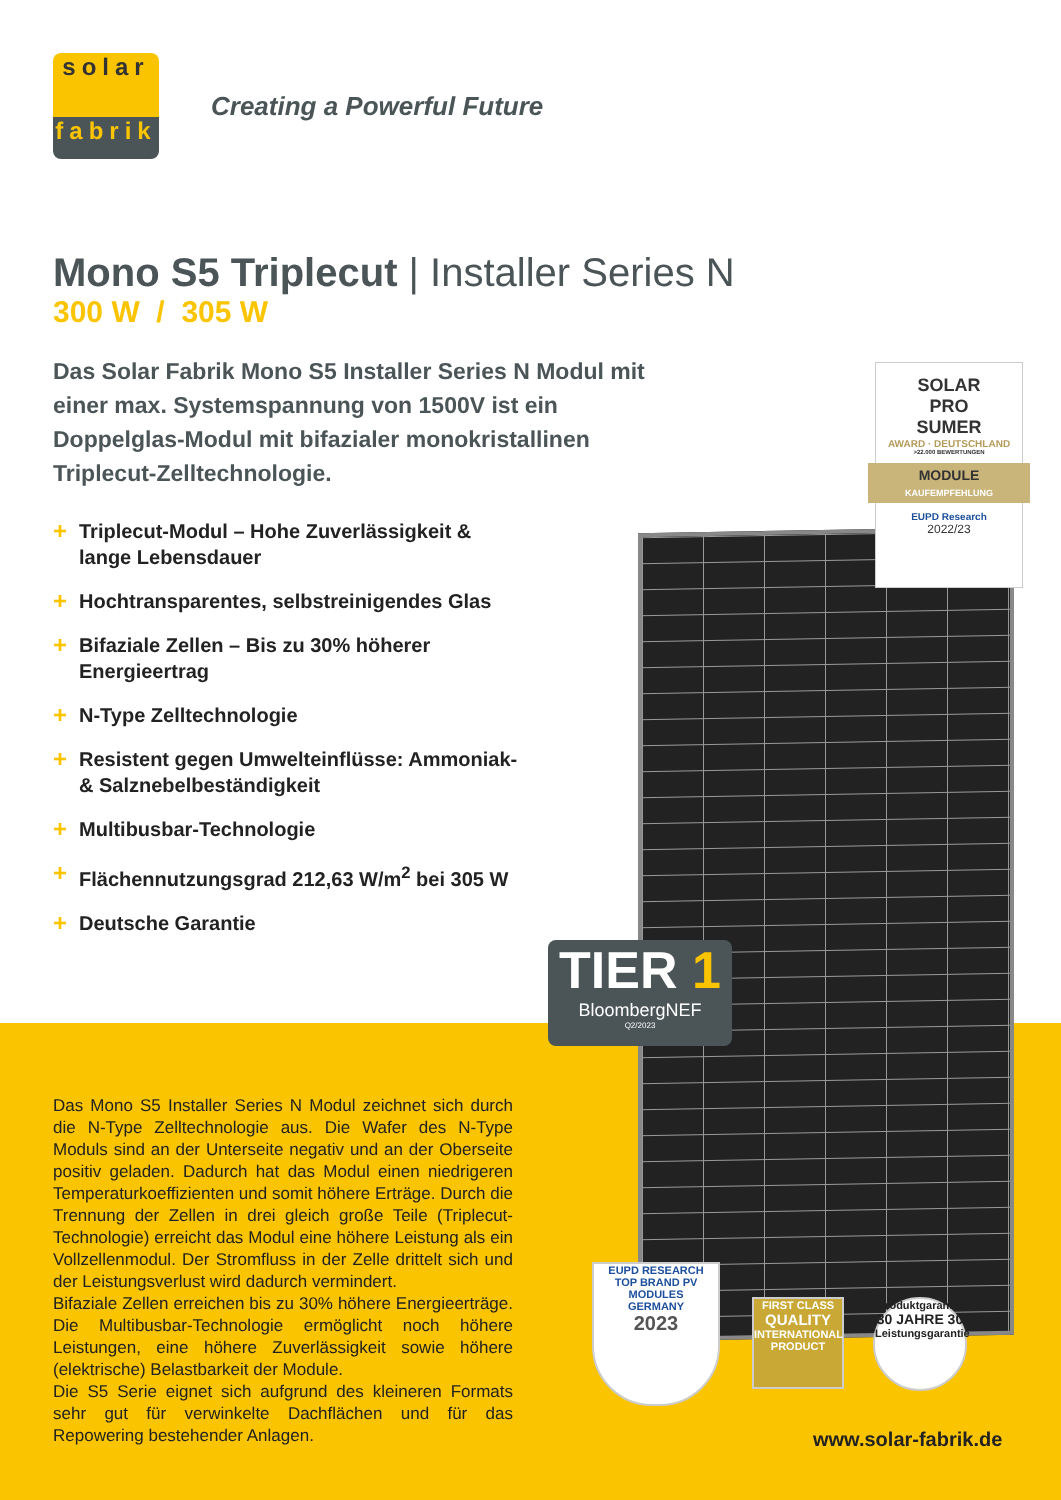solar
fabrik
Creating a Powerful Future
Mono S5 Triplecut | Installer Series N
300 W / 305 W
Das Solar Fabrik Mono S5 Installer Series N Modul mit einer max. Systemspannung von 1500V ist ein Doppelglas-Modul mit bifazialer monokristallinen Triplecut-Zelltechnologie.
+ Triplecut-Modul – Hohe Zuverlässigkeit & lange Lebensdauer
+ Hochtransparentes, selbstreinigendes Glas
+ Bifaziale Zellen – Bis zu 30% höherer Energieertrag
+ N-Type Zelltechnologie
+ Resistent gegen Umwelteinflüsse: Ammoniak- & Salznebelbeständigkeit
+ Multibusbar-Technologie
+ Flächennutzungsgrad 212,63 W/m<sup>2</sup> bei 305 W
+ Deutsche Garantie
SOLAR
PRO
SUMER
AWARD · DEUTSCHLAND
>22.000 BEWERTUNGEN
MODULE
KAUFEMPFEHLUNG
EUPD Research
2022/23
TIER 1
BloombergNEF
Q2/2023
EUPD RESEARCH
TOP BRAND PV
MODULES
GERMANY
2023
FIRST CLASS
QUALITY
INTERNATIONAL PRODUCT
Produktgarantie
30 JAHRE 30
Leistungsgarantie
Das Mono S5 Installer Series N Modul zeichnet sich durch die N-Type Zelltechnologie aus. Die Wafer des N-Type Moduls sind an der Unterseite negativ und an der Oberseite positiv geladen. Dadurch hat das Modul einen niedrigeren Temperaturkoeffizienten und somit höhere Erträge. Durch die Trennung der Zellen in drei gleich große Teile (Triplecut-Technologie) erreicht das Modul eine höhere Leistung als ein Vollzellenmodul. Der Stromfluss in der Zelle drittelt sich und der Leistungsverlust wird dadurch vermindert.
Bifaziale Zellen erreichen bis zu 30% höhere Energieerträge. Die Multibusbar-Technologie ermöglicht noch höhere Leistungen, eine höhere Zuverlässigkeit sowie höhere (elektrische) Belastbarkeit der Module.
Die S5 Serie eignet sich aufgrund des kleineren Formats sehr gut für verwinkelte Dachflächen und für das Repowering bestehender Anlagen.
www.solar-fabrik.de